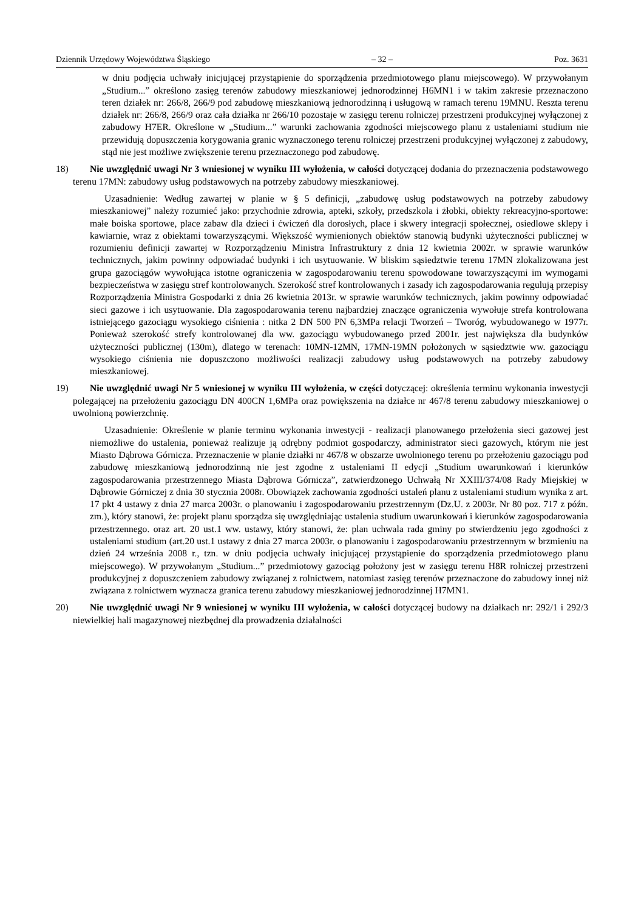Dziennik Urzędowy Województwa Śląskiego – 32 – Poz. 3631
w dniu podjęcia uchwały inicjującej przystąpienie do sporządzenia przedmiotowego planu miejscowego). W przywołanym „Studium...” określono zasięg terenów zabudowy mieszkaniowej jednorodzinnej H6MN1 i w takim zakresie przeznaczono teren działek nr: 266/8, 266/9 pod zabudowę mieszkaniową jednorodzinną i usługową w ramach terenu 19MNU. Reszta terenu działek nr: 266/8, 266/9 oraz cała działka nr 266/10 pozostaje w zasięgu terenu rolniczej przestrzeni produkcyjnej wyłączonej z zabudowy H7ER. Określone w „Studium...” warunki zachowania zgodności miejscowego planu z ustaleniami studium nie przewidują dopuszczenia korygowania granic wyznaczonego terenu rolniczej przestrzeni produkcyjnej wyłączonej z zabudowy, stąd nie jest możliwe zwiększenie terenu przeznaczonego pod zabudowę.
18) Nie uwzględnić uwagi Nr 3 wniesionej w wyniku III wyłożenia, w całości dotyczącej dodania do przeznaczenia podstawowego terenu 17MN: zabudowy usług podstawowych na potrzeby zabudowy mieszkaniowej.
Uzasadnienie: Według zawartej w planie w § 5 definicji, „zabudowę usług podstawowych na potrzeby zabudowy mieszkaniowej” należy rozumieć jako: przychodnie zdrowia, apteki, szkoły, przedszkola i żłobki, obiekty rekreacyjno-sportowe: małe boiska sportowe, place zabaw dla dzieci i ćwiczeń dla dorosłych, place i skwery integracji społecznej, osiedlowe sklepy i kawiarnie, wraz z obiektami towarzyszącymi. Większość wymienionych obiektów stanowią budynki użyteczności publicznej w rozumieniu definicji zawartej w Rozporządzeniu Ministra Infrastruktury z dnia 12 kwietnia 2002r. w sprawie warunków technicznych, jakim powinny odpowiadać budynki i ich usytuowanie. W bliskim sąsiedztwie terenu 17MN zlokalizowana jest grupa gazociągów wywołująca istotne ograniczenia w zagospodarowaniu terenu spowodowane towarzyszącymi im wymogami bezpieczeństwa w zasięgu stref kontrolowanych. Szerokość stref kontrolowanych i zasady ich zagospodarowania regulują przepisy Rozporządzenia Ministra Gospodarki z dnia 26 kwietnia 2013r. w sprawie warunków technicznych, jakim powinny odpowiadać sieci gazowe i ich usytuowanie. Dla zagospodarowania terenu najbardziej znaczące ograniczenia wywołuje strefa kontrolowana istniejącego gazociągu wysokiego ciśnienia : nitka 2 DN 500 PN 6,3MPa relacji Tworzeń – Tworóg, wybudowanego w 1977r. Ponieważ szerokość strefy kontrolowanej dla ww. gazociągu wybudowanego przed 2001r. jest największa dla budynków użyteczności publicznej (130m), dlatego w terenach: 10MN-12MN, 17MN-19MN położonych w sąsiedztwie ww. gazociągu wysokiego ciśnienia nie dopuszczono możliwości realizacji zabudowy usług podstawowych na potrzeby zabudowy mieszkaniowej.
19) Nie uwzględnić uwagi Nr 5 wniesionej w wyniku III wyłożenia, w części dotyczącej: określenia terminu wykonania inwestycji polegającej na przełożeniu gazociągu DN 400CN 1,6MPa oraz powiększenia na działce nr 467/8 terenu zabudowy mieszkaniowej o uwolnioną powierzchnię.
Uzasadnienie: Określenie w planie terminu wykonania inwestycji - realizacji planowanego przełożenia sieci gazowej jest niemożliwe do ustalenia, ponieważ realizuje ją odrębny podmiot gospodarczy, administrator sieci gazowych, którym nie jest Miasto Dąbrowa Górnicza. Przeznaczenie w planie działki nr 467/8 w obszarze uwolnionego terenu po przełożeniu gazociągu pod zabudowę mieszkaniową jednorodzinną nie jest zgodne z ustaleniami II edycji „Studium uwarunkowań i kierunków zagospodarowania przestrzennego Miasta Dąbrowa Górnicza”, zatwierdzonego Uchwałą Nr XXIII/374/08 Rady Miejskiej w Dąbrowie Górniczej z dnia 30 stycznia 2008r. Obowiązek zachowania zgodności ustaleń planu z ustaleniami studium wynika z art. 17 pkt 4 ustawy z dnia 27 marca 2003r. o planowaniu i zagospodarowaniu przestrzennym (Dz.U. z 2003r. Nr 80 poz. 717 z późn. zm.), który stanowi, że: projekt planu sporządza się uwzględniając ustalenia studium uwarunkowań i kierunków zagospodarowania przestrzennego. oraz art. 20 ust.1 ww. ustawy, który stanowi, że: plan uchwala rada gminy po stwierdzeniu jego zgodności z ustaleniami studium (art.20 ust.1 ustawy z dnia 27 marca 2003r. o planowaniu i zagospodarowaniu przestrzennym w brzmieniu na dzień 24 września 2008 r., tzn. w dniu podjęcia uchwały inicjującej przystąpienie do sporządzenia przedmiotowego planu miejscowego). W przywołanym „Studium...” przedmiotowy gazociąg położony jest w zasięgu terenu H8R rolniczej przestrzeni produkcyjnej z dopuszczeniem zabudowy związanej z rolnictwem, natomiast zasięg terenów przeznaczone do zabudowy innej niż związana z rolnictwem wyznacza granica terenu zabudowy mieszkaniowej jednorodzinnej H7MN1.
20) Nie uwzględnić uwagi Nr 9 wniesionej w wyniku III wyłożenia, w całości dotyczącej budowy na działkach nr: 292/1 i 292/3 niewielkiej hali magazynowej niezbędnej dla prowadzenia działalności